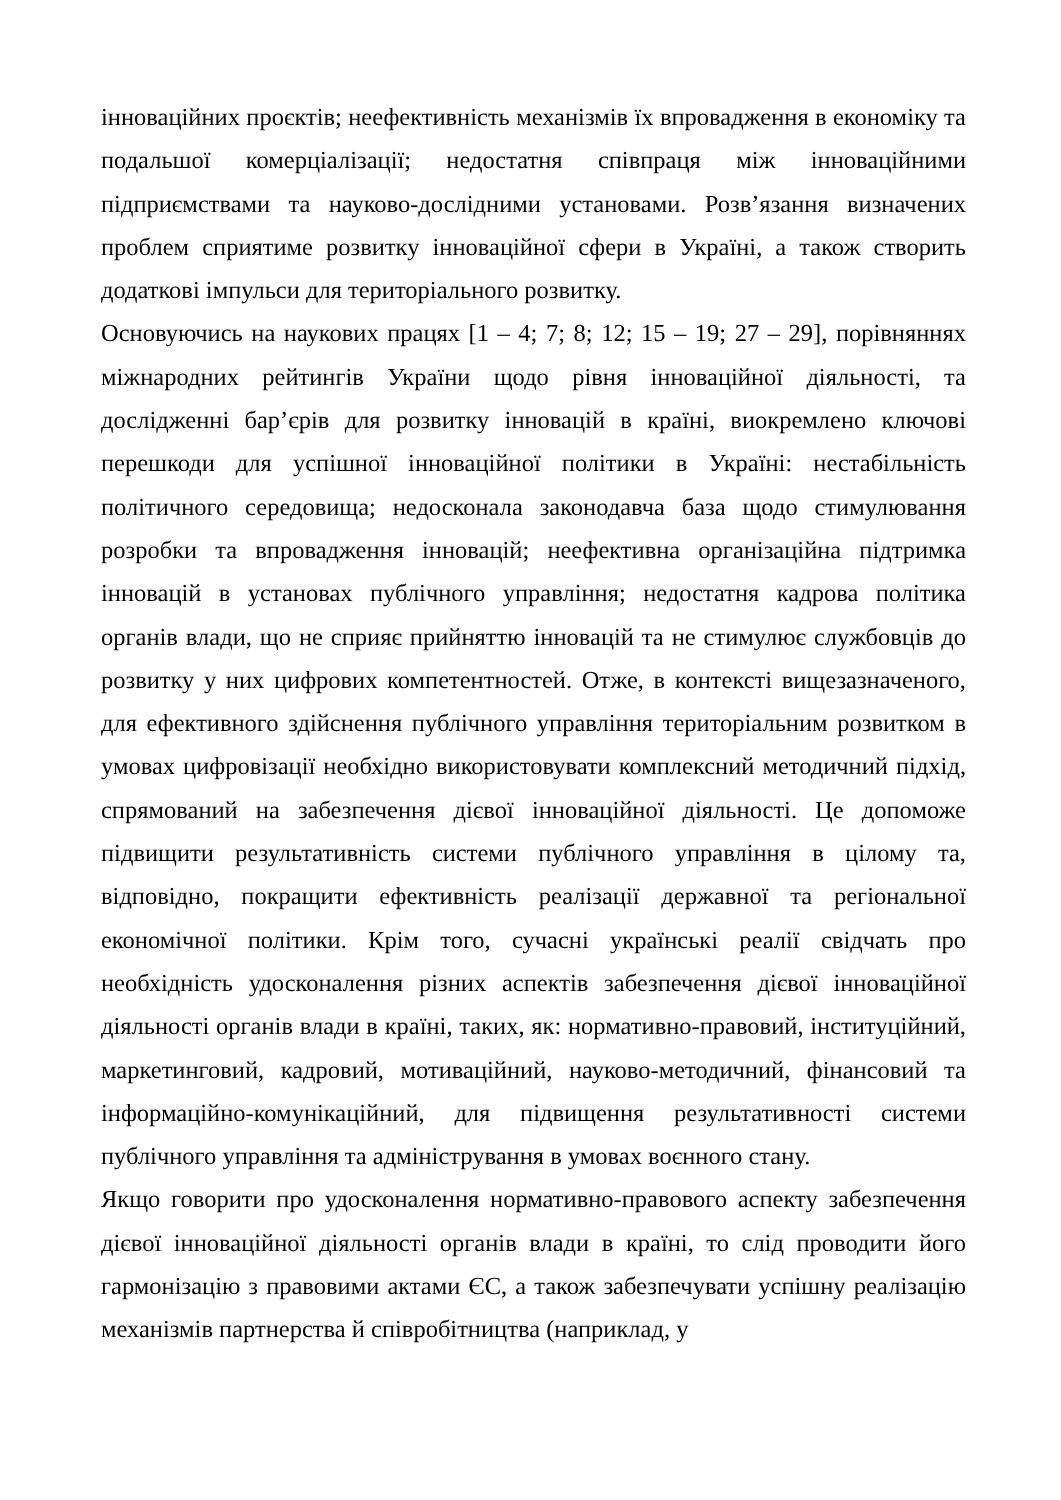інноваційних проєктів; неефективність механізмів їх впровадження в економіку та подальшої комерціалізації; недостатня співпраця між інноваційними підприємствами та науково-дослідними установами. Розв’язання визначених проблем сприятиме розвитку інноваційної сфери в Україні, а також створить додаткові імпульси для територіального розвитку.
Основуючись на наукових працях [1 – 4; 7; 8; 12; 15 – 19; 27 – 29], порівняннях міжнародних рейтингів України щодо рівня інноваційної діяльності, та дослідженні бар’єрів для розвитку інновацій в країні, виокремлено ключові перешкоди для успішної інноваційної політики в Україні: нестабільність політичного середовища; недосконала законодавча база щодо стимулювання розробки та впровадження інновацій; неефективна організаційна підтримка інновацій в установах публічного управління; недостатня кадрова політика органів влади, що не сприяє прийняттю інновацій та не стимулює службовців до розвитку у них цифрових компетентностей. Отже, в контексті вищезазначеного, для ефективного здійснення публічного управління територіальним розвитком в умовах цифровізації необхідно використовувати комплексний методичний підхід, спрямований на забезпечення дієвої інноваційної діяльності. Це допоможе підвищити результативність системи публічного управління в цілому та, відповідно, покращити ефективність реалізації державної та регіональної економічної політики. Крім того, сучасні українські реалії свідчать про необхідність удосконалення різних аспектів забезпечення дієвої інноваційної діяльності органів влади в країні, таких, як: нормативно-правовий, інституційний, маркетинговий, кадровий, мотиваційний, науково-методичний, фінансовий та інформаційно-комунікаційний, для підвищення результативності системи публічного управління та адміністрування в умовах воєнного стану.
Якщо говорити про удосконалення нормативно-правового аспекту забезпечення дієвої інноваційної діяльності органів влади в країні, то слід проводити його гармонізацію з правовими актами ЄС, а також забезпечувати успішну реалізацію механізмів партнерства й співробітництва (наприклад, у